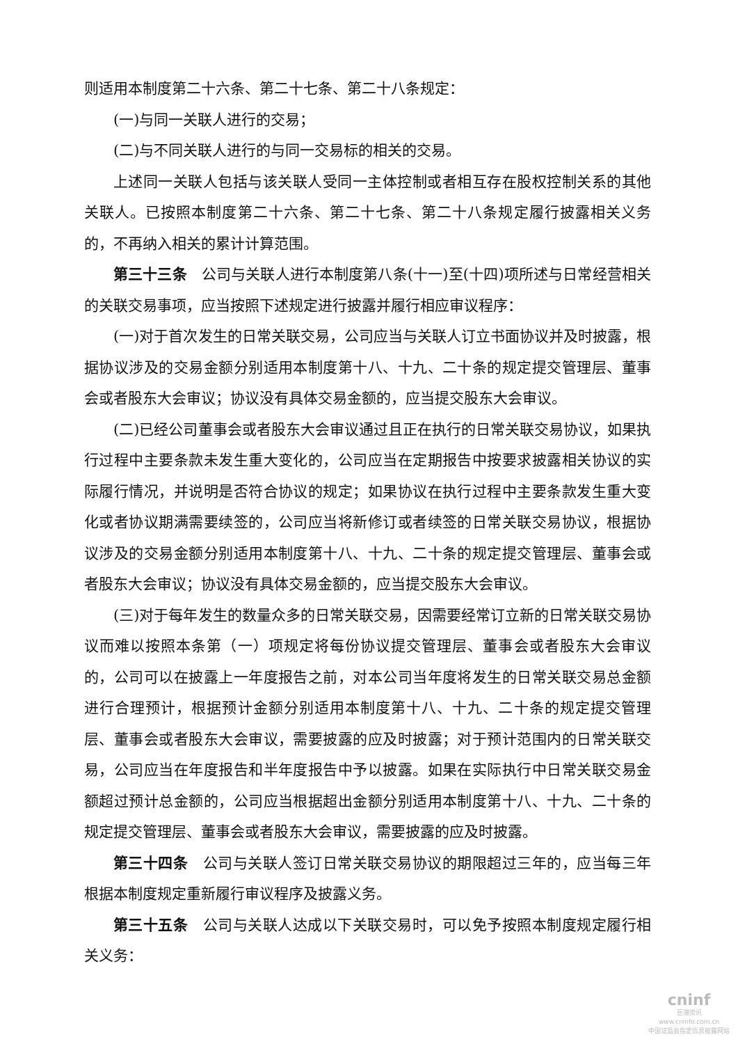则适用本制度第二十六条、第二十七条、第二十八条规定：
(一)与同一关联人进行的交易；
(二)与不同关联人进行的与同一交易标的相关的交易。
上述同一关联人包括与该关联人受同一主体控制或者相互存在股权控制关系的其他关联人。已按照本制度第二十六条、第二十七条、第二十八条规定履行披露相关义务的，不再纳入相关的累计计算范围。
第三十三条　公司与关联人进行本制度第八条(十一)至(十四)项所述与日常经营相关的关联交易事项，应当按照下述规定进行披露并履行相应审议程序：
(一)对于首次发生的日常关联交易，公司应当与关联人订立书面协议并及时披露，根据协议涉及的交易金额分别适用本制度第十八、十九、二十条的规定提交管理层、董事会或者股东大会审议；协议没有具体交易金额的，应当提交股东大会审议。
(二)已经公司董事会或者股东大会审议通过且正在执行的日常关联交易协议，如果执行过程中主要条款未发生重大变化的，公司应当在定期报告中按要求披露相关协议的实际履行情况，并说明是否符合协议的规定；如果协议在执行过程中主要条款发生重大变化或者协议期满需要续签的，公司应当将新修订或者续签的日常关联交易协议，根据协议涉及的交易金额分别适用本制度第十八、十九、二十条的规定提交管理层、董事会或者股东大会审议；协议没有具体交易金额的，应当提交股东大会审议。
(三)对于每年发生的数量众多的日常关联交易，因需要经常订立新的日常关联交易协议而难以按照本条第（一）项规定将每份协议提交管理层、董事会或者股东大会审议的，公司可以在披露上一年度报告之前，对本公司当年度将发生的日常关联交易总金额进行合理预计，根据预计金额分别适用本制度第十八、十九、二十条的规定提交管理层、董事会或者股东大会审议，需要披露的应及时披露；对于预计范围内的日常关联交易，公司应当在年度报告和半年度报告中予以披露。如果在实际执行中日常关联交易金额超过预计总金额的，公司应当根据超出金额分别适用本制度第十八、十九、二十条的规定提交管理层、董事会或者股东大会审议，需要披露的应及时披露。
第三十四条　公司与关联人签订日常关联交易协议的期限超过三年的，应当每三年根据本制度规定重新履行审议程序及披露义务。
第三十五条　公司与关联人达成以下关联交易时，可以免予按照本制度规定履行相关义务：
cninf
巨潮资讯
www.cninfo.com.cn
中国证监会指定信息披露网站